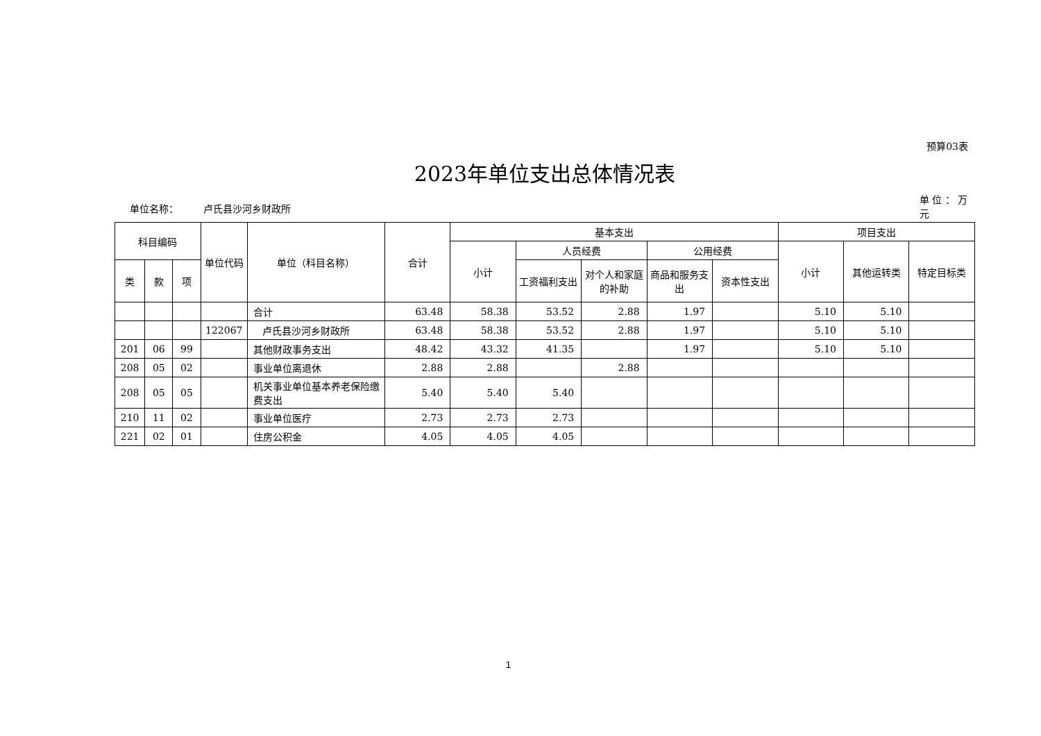预算03表
2023年单位支出总体情况表
单位名称： 卢氏县沙河乡财政所
单 位 ： 万元
| 科目编码 | | | 单位代码 | 单位（科目名称） | 合计 | 基本支出 | | | | | 项目支出 | | |
| --- | --- | --- | --- | --- | --- | --- | --- | --- | --- | --- | --- | --- | --- |
| | | | | | | 小计 | 人员经费 | | 公用经费 | | 小计 | 其他运转类 | 特定目标类 |
| 类 | 款 | 项 | | | | | 工资福利支出 | 对个人和家庭的补助 | 商品和服务支出 | 资本性支出 | | | |
| | | | | 合计 | 63.48 | 58.38 | 53.52 | 2.88 | 1.97 | | 5.10 | 5.10 | |
| | | | 122067 | 卢氏县沙河乡财政所 | 63.48 | 58.38 | 53.52 | 2.88 | 1.97 | | 5.10 | 5.10 | |
| 201 | 06 | 99 | | 其他财政事务支出 | 48.42 | 43.32 | 41.35 | | 1.97 | | 5.10 | 5.10 | |
| 208 | 05 | 02 | | 事业单位离退休 | 2.88 | 2.88 | | 2.88 | | | | | |
| 208 | 05 | 05 | | 机关事业单位基本养老保险缴费支出 | 5.40 | 5.40 | 5.40 | | | | | | |
| 210 | 11 | 02 | | 事业单位医疗 | 2.73 | 2.73 | 2.73 | | | | | | |
| 221 | 02 | 01 | | 住房公积金 | 4.05 | 4.05 | 4.05 | | | | | | |
1